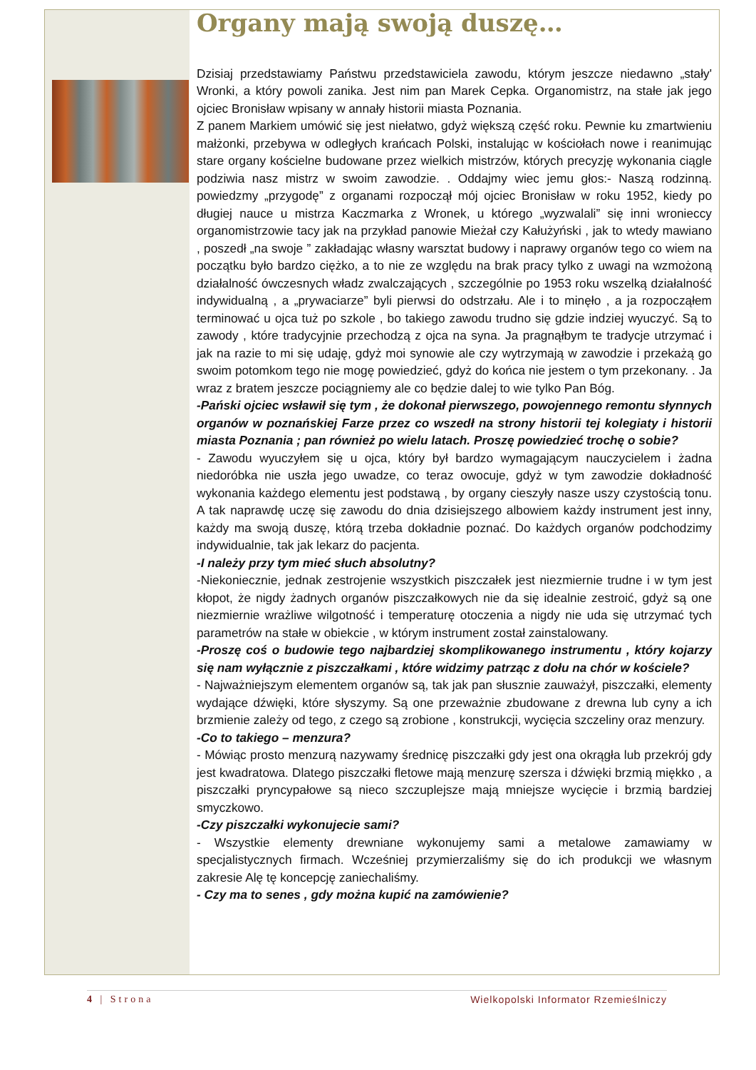Organy mają swoją duszę…
Dzisiaj przedstawiamy Państwu przedstawiciela zawodu, którym jeszcze niedawno „stały' Wronki, a który powoli zanika. Jest nim pan Marek Cepka. Organomistrz, na stałe jak jego ojciec Bronisław wpisany w annały historii miasta Poznania.
Z panem Markiem umówić się jest niełatwo, gdyż większą część roku. Pewnie ku zmartwieniu małżonki, przebywa w odległych krańcach Polski, instalując w kościołach nowe i reanimując stare organy kościelne budowane przez wielkich mistrzów, których precyzję wykonania ciągle podziwia nasz mistrz w swoim zawodzie. . Oddajmy wiec jemu głos:- Naszą rodzinną. powiedzmy „przygodę” z organami rozpoczął mój ojciec Bronisław w roku 1952, kiedy po długiej nauce u mistrza Kaczmarka z Wronek, u którego „wyzwalali” się inni wronieccy organomistrzowie tacy jak na przykład panowie Mieżał czy Kałużyński , jak to wtedy mawiano , poszedł „na swoje ” zakładając własny warsztat budowy i naprawy organów tego co wiem na początku było bardzo ciężko, a to nie ze względu na brak pracy tylko z uwagi na wzmożoną działalność ówczesnych władz zwalczających , szczególnie po 1953 roku wszelką działalność indywidualną , a „prywaciarze” byli pierwsi do odstrzału. Ale i to minęło , a ja rozpocząłem terminować u ojca tuż po szkole , bo takiego zawodu trudno się gdzie indziej wyuczyć. Są to zawody , które tradycyjnie przechodzą z ojca na syna. Ja pragnąłbym te tradycje utrzymać i jak na razie to mi się udaję, gdyż moi synowie ale czy wytrzymają w zawodzie i przekażą go swoim potomkom tego nie mogę powiedzieć, gdyż do końca nie jestem o tym przekonany. . Ja wraz z bratem jeszcze pociągniemy ale co będzie dalej to wie tylko Pan Bóg.
-Pański ojciec wsławił się tym , że dokonał pierwszego, powojennego remontu słynnych organów w poznańskiej Farze przez co wszedł na strony historii tej kolegiaty i historii miasta Poznania ; pan również po wielu latach. Proszę powiedzieć trochę o sobie?
- Zawodu wyuczyłem się u ojca, który był bardzo wymagającym nauczycielem i żadna niedoróbka nie uszła jego uwadze, co teraz owocuje, gdyż w tym zawodzie dokładność wykonania każdego elementu jest podstawą , by organy cieszyły nasze uszy czystością tonu. A tak naprawdę uczę się zawodu do dnia dzisiejszego albowiem każdy instrument jest inny, każdy ma swoją duszę, którą trzeba dokładnie poznać. Do każdych organów podchodzimy indywidualnie, tak jak lekarz do pacjenta.
-I należy przy tym mieć słuch absolutny?
-Niekoniecznie, jednak zestrojenie wszystkich piszczałek jest niezmiernie trudne i w tym jest kłopot, że nigdy żadnych organów piszczałkowych nie da się idealnie zestroić, gdyż są one niezmiernie wrażliwe wilgotność i temperaturę otoczenia a nigdy nie uda się utrzymać tych parametrów na stałe w obiekcie , w którym instrument został zainstalowany.
-Proszę coś o budowie tego najbardziej skomplikowanego instrumentu , który kojarzy się nam wyłącznie z piszczałkami , które widzimy patrząc z dołu na chór w kościele?
- Najważniejszym elementem organów są, tak jak pan słusznie zauważył, piszczałki, elementy wydające dźwięki, które słyszymy. Są one przeważnie zbudowane z drewna lub cyny a ich brzmienie zależy od tego, z czego są zrobione , konstrukcji, wycięcia szczeliny oraz menzury.
-Co to takiego – menzura?
- Mówiąc prosto menzurą nazywamy średnicę piszczałki gdy jest ona okrągła lub przekrój gdy jest kwadratowa. Dlatego piszczałki fletowe mają menzurę szersza i dźwięki brzmią miękko , a piszczałki pryncypałowe są nieco szczuplejsze mają mniejsze wycięcie i brzmią bardziej smyczkowo.
-Czy piszczałki wykonujecie sami?
- Wszystkie elementy drewniane wykonujemy sami a metalowe zamawiamy w specjalistycznych firmach. Wcześniej przymierzaliśmy się do ich produkcji we własnym zakresie Alę tę koncepcję zaniechaliśmy.
- Czy ma to senes , gdy można kupić na zamówienie?
4 | Strona Wielkopolski Informator Rzemieślniczy